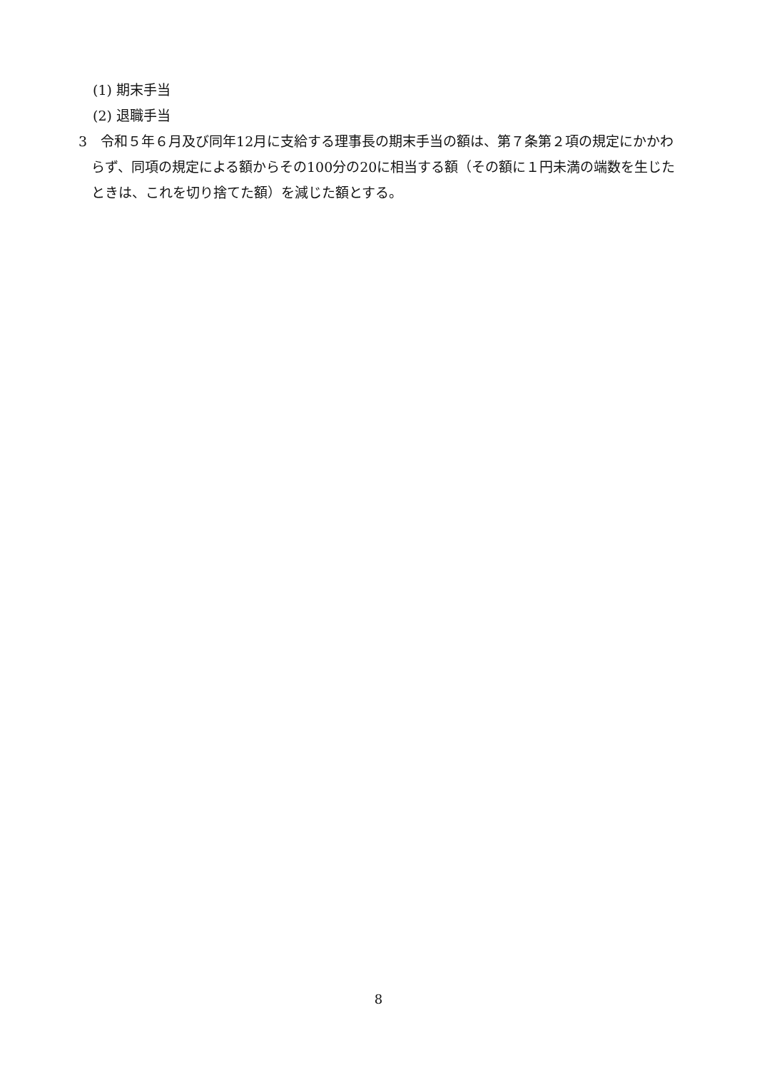(1) 期末手当
(2) 退職手当
3　令和５年６月及び同年12月に支給する理事長の期末手当の額は、第７条第２項の規定にかかわらず、同項の規定による額からその100分の20に相当する額（その額に１円未満の端数を生じたときは、これを切り捨てた額）を減じた額とする。
8